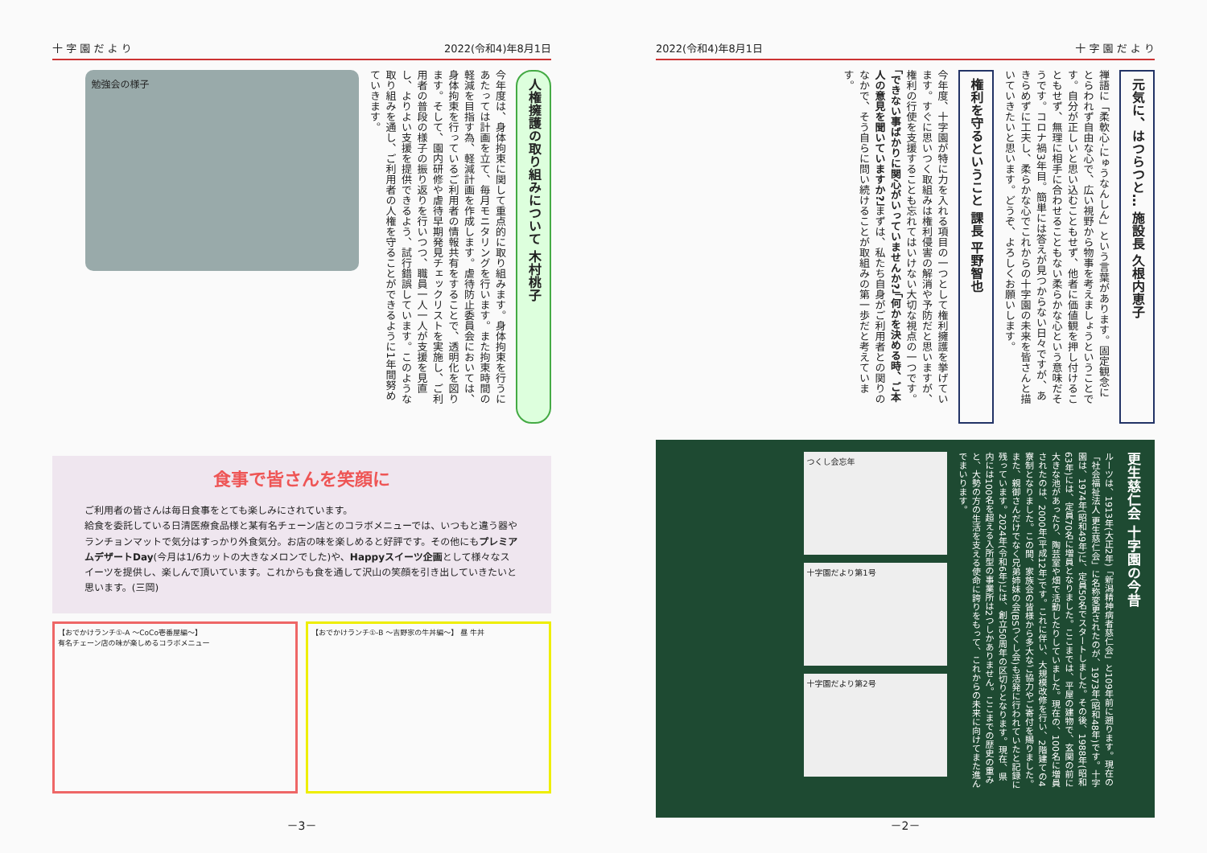十 字 園 だ よ り 2022(令和4)年8月1日
人権擁護の取り組みについて 木村桃子
今年度は、身体拘束に関して重点的に取り組みます。身体拘束を行うにあたっては計画を立て、毎月モニタリングを行います。また拘束時間の軽減を目指す為、軽減計画を作成します。虐待防止委員会においては、身体拘束を行っているご利用者の情報共有をすることで、透明化を図ります。そして、園内研修や虐待早期発見チェックリストを実施し、ご利用者の普段の様子の振り返りを行いつつ、職員一人一人が支援を見直し、よりよい支援を提供できるよう、試行錯誤しています。このような取り組みを通し、ご利用者の人権を守ることができるように1年間努めていきます。
勉強会の様子
食事で皆さんを笑顔に
ご利用者の皆さんは毎日食事をとても楽しみにされています。
給食を委託している日清医療食品様と某有名チェーン店とのコラボメニューでは、いつもと違う器やランチョンマットで気分はすっかり外食気分。お店の味を楽しめると好評です。その他にもプレミアムデザートDay(今月は1/6カットの大きなメロンでした)や、Happyスイーツ企画として様々なスイーツを提供し、楽しんで頂いています。これからも食を通して沢山の笑顔を引き出していきたいと思います。(三岡)
【おでかけランチ①-A ～CoCo壱番屋編～】
有名チェーン店の味が楽しめるコラボメニュー
【おでかけランチ①-B ～吉野家の牛丼編～】 昼 牛丼
－3－
2022(令和4)年8月1日 十 字 園 だ よ り
元気に、はつらつと… 施設長 久根内恵子
禅語に「柔軟心-にゅうなんしん」という言葉があります。固定観念にとらわれず自由な心で、広い視野から物事を考えましょうということです。自分が正しいと思い込むこともせず、他者に価値観を押し付けることもせず、無理に相手に合わせることもない柔らかな心という意味だそうです。コロナ禍3年目。簡単には答えが見つからない日々ですが、あきらめずに工夫し、柔らかな心でこれからの十字園の未来を皆さんと描いていきたいと思います。どうぞ、よろしくお願いします。
権利を守るということ 課長 平野智也
今年度、十字園が特に力を入れる項目の一つとして権利擁護を挙げています。すぐに思いつく取組みは権利侵害の解消や予防だと思いますが、権利の行使を支援することも忘れてはいけない大切な視点の一つです。「できない事ばかりに関心がいっていませんか?」「何かを決める時、ご本人の意見を聞いていますか?」まずは、私たち自身がご利用者との関りのなかで、そう自らに問い続けることが取組みの第一歩だと考えています。
更生慈仁会 十字園の今昔
ルーツは、1913年(大正2年)「新潟精神病者慈仁会」と109年前に遡ります。現在の「社会福祉法人 更生慈仁会」に名称変更されたのが、1973年(昭和48年)です。十字園は、1974年(昭和49年)に、定員50名でスタートしました。その後、1988年(昭和63年)には、定員70名に増員となりました。ここまでは、平屋の建物で、玄関の前に大きな池があったり、陶芸室や畑で活動したりしていました。現在の、100名に増員されたのは、2000年(平成12年)です。これに伴い、大規模改修を行い、2階建ての4寮制となりました。この間、家族会の皆様から多大なご協力やご寄付を賜りました。また、親御さんだけでなく兄弟姉妹の会(BSつくし会)も活発に行われていたと記録に残っています。2024年(令和6年)には、創立50周年の区切りとなります。現在、県内には100名を超える入所型の事業所は2つしかありません。ここまでの歴史の重みと、大勢の方の生活を支える使命に誇りをもって、これからの未来に向けてまた進んでまいります。
つくし会忘年
十字園だより第1号
十字園だより第2号
－2－